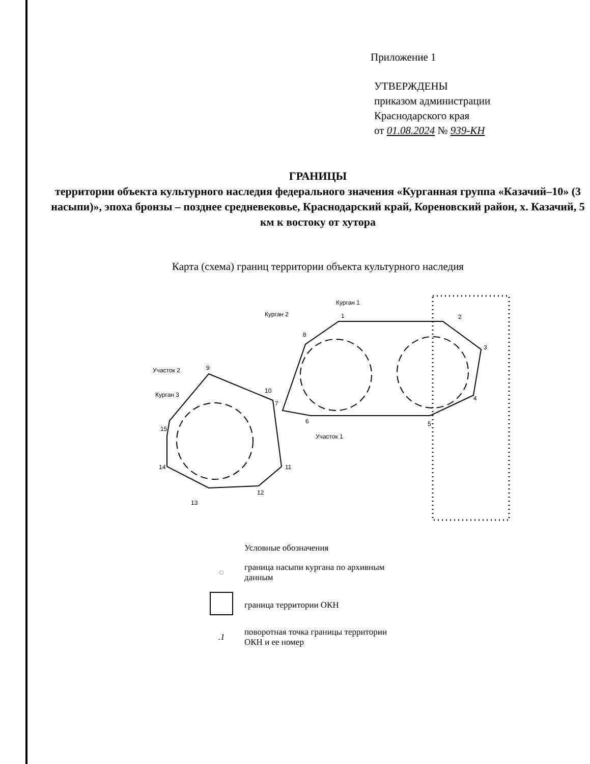Приложение 1
УТВЕРЖДЕНЫ
приказом администрации
Краснодарского края
от 01.08.2024 № 939-КН
ГРАНИЦЫ
территории объекта культурного наследия федерального значения «Курганная группа «Казачий–10» (3 насыпи)», эпоха бронзы – позднее средневековье, Краснодарский край, Кореновский район, х. Казачий, 5 км к востоку от хутора
Карта (схема) границ территории объекта культурного наследия
1
2
3
4
5
6
7
8
9
10
11
12
13
14
15
Курган 1
Курган 2
Курган 3
Участок 2
Участок 1
Условные обозначения
◌
граница насыпи кургана по архивным
данным
граница территории ОКН
.1
поворотная точка границы территории
ОКН и ее номер